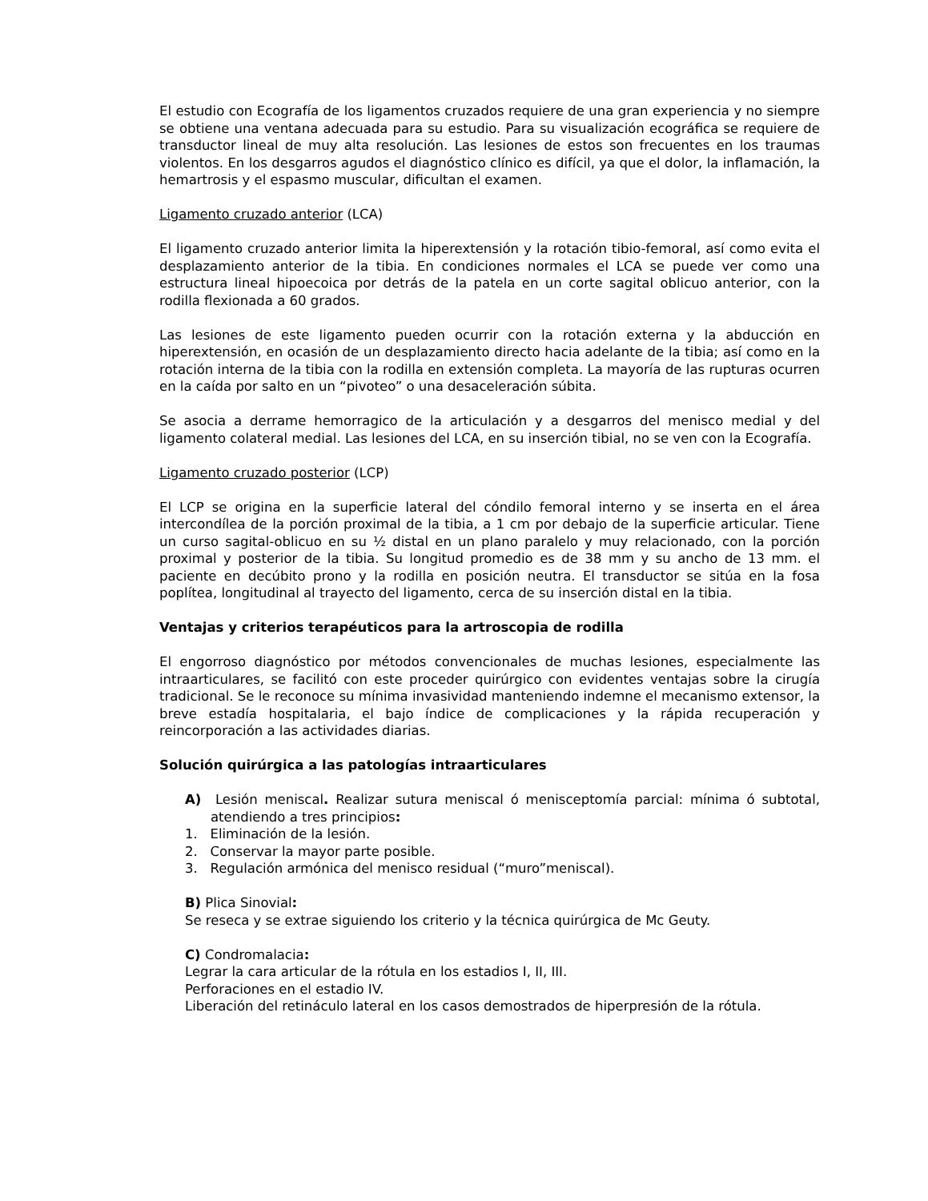El estudio con Ecografía de los ligamentos cruzados requiere de una gran experiencia y no siempre se obtiene una ventana adecuada para su estudio. Para su visualización ecográfica se requiere de transductor lineal de muy alta resolución. Las lesiones de estos son frecuentes en los traumas violentos. En los desgarros agudos el diagnóstico clínico es difícil, ya que el dolor, la inflamación, la hemartrosis y el espasmo muscular, dificultan el examen.
Ligamento cruzado anterior (LCA)
El ligamento cruzado anterior limita la hiperextensión y la rotación tibio-femoral, así como evita el desplazamiento anterior de la tibia. En condiciones normales el LCA se puede ver como una estructura lineal hipoecoica por detrás de la patela en un corte sagital oblicuo anterior, con la rodilla flexionada a 60 grados.
Las lesiones de este ligamento pueden ocurrir con la rotación externa y la abducción en hiperextensión, en ocasión de un desplazamiento directo hacia adelante de la tibia; así como en la rotación interna de la tibia con la rodilla en extensión completa. La mayoría de las rupturas ocurren en la caída por salto en un “pivoteo” o una desaceleración súbita.
Se asocia a derrame hemorragico de la articulación y a desgarros del menisco medial y del ligamento colateral medial. Las lesiones del LCA, en su inserción tibial, no se ven con la Ecografía.
Ligamento cruzado posterior (LCP)
El LCP se origina en la superficie lateral del cóndilo femoral interno y se inserta en el área intercondílea de la porción proximal de la tibia, a 1 cm por debajo de la superficie articular. Tiene un curso sagital-oblicuo en su ½ distal en un plano paralelo y muy relacionado, con la porción proximal y posterior de la tibia. Su longitud promedio es de 38 mm y su ancho de 13 mm. el paciente en decúbito prono y la rodilla en posición neutra. El transductor se sitúa en la fosa poplítea, longitudinal al trayecto del ligamento, cerca de su inserción distal en la tibia.
Ventajas y criterios terapéuticos para la artroscopia de rodilla
El engorroso diagnóstico por métodos convencionales de muchas lesiones, especialmente las intraarticulares, se facilitó con este proceder quirúrgico con evidentes ventajas sobre la cirugía tradicional. Se le reconoce su mínima invasividad manteniendo indemne el mecanismo extensor, la breve estadía hospitalaria, el bajo índice de complicaciones y la rápida recuperación y reincorporación a las actividades diarias.
Solución quirúrgica a las patologías intraarticulares
A) Lesión meniscal. Realizar sutura meniscal ó menisceptomía parcial: mínima ó subtotal, atendiendo a tres principios:
1. Eliminación de la lesión.
2. Conservar la mayor parte posible.
3. Regulación armónica del menisco residual (“muro”meniscal).
B) Plica Sinovial:
Se reseca y se extrae siguiendo los criterio y la técnica quirúrgica de Mc Geuty.
C) Condromalacia:
Legrar la cara articular de la rótula en los estadios I, II, III.
Perforaciones en el estadio IV.
Liberación del retináculo lateral en los casos demostrados de hiperpresión de la rótula.